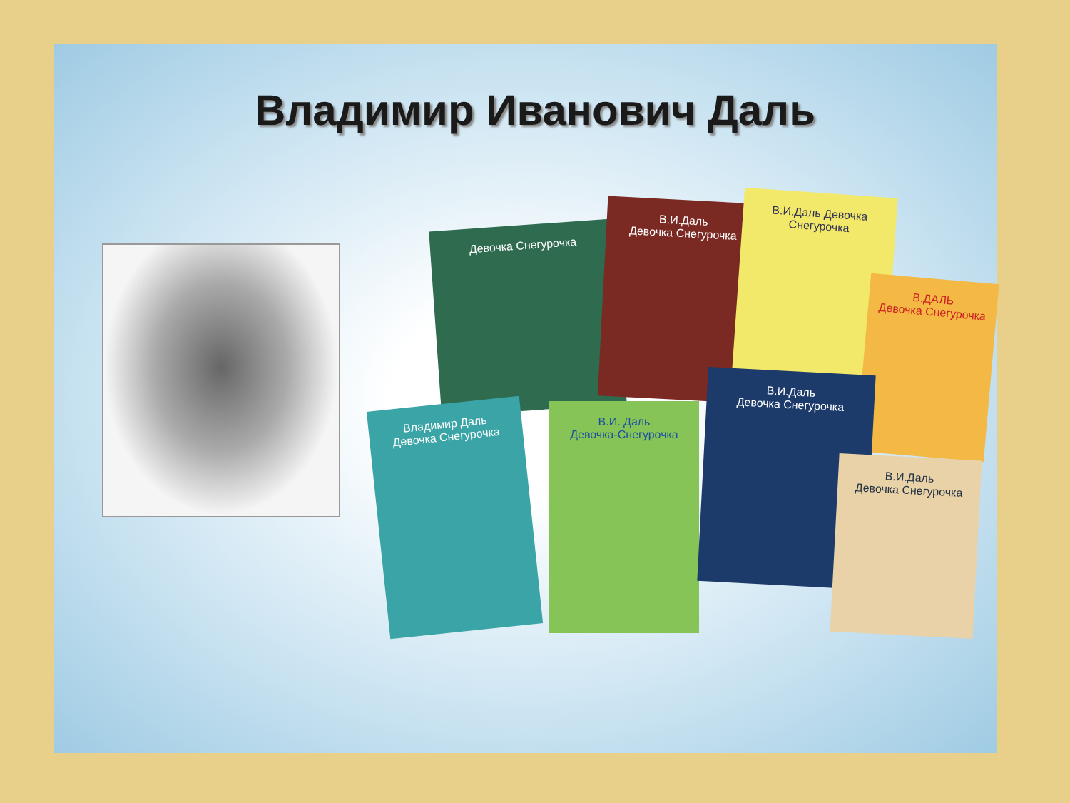Владимир Иванович Даль
Девочка Снегурочка
В.И.Даль
Девочка Снегурочка
В.И.Даль Девочка Снегурочка
В.ДАЛЬ
Девочка Снегурочка
Владимир Даль
Девочка Снегурочка
В.И. Даль
Девочка-Снегурочка
В.И.Даль
Девочка Снегурочка
В.И.Даль
Девочка Снегурочка